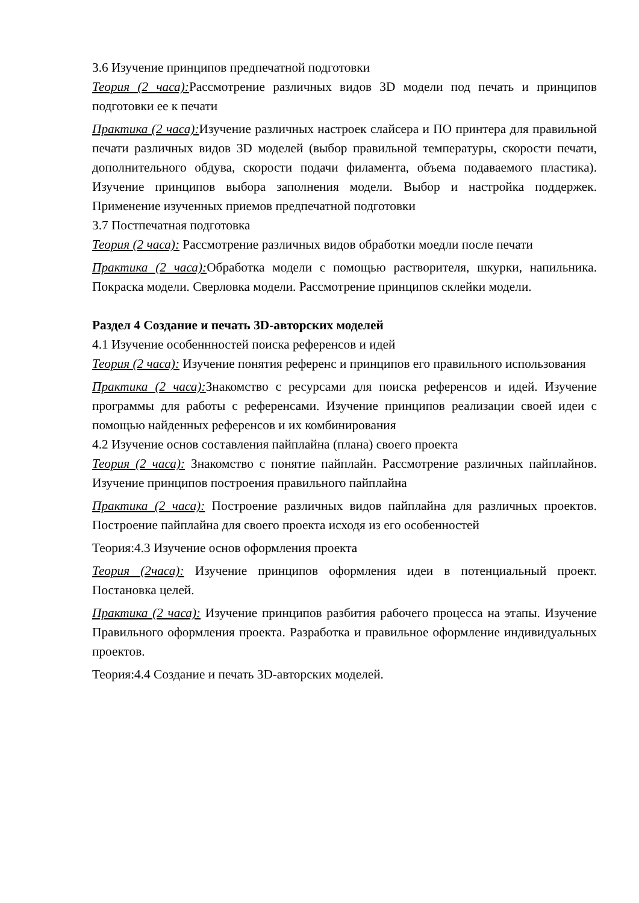3.6 Изучение принципов предпечатной подготовки
Теория (2 часа): Рассмотрение различных видов 3D модели под печать и принципов подготовки ее к печати
Практика (2 часа): Изучение различных настроек слайсера и ПО принтера для правильной печати различных видов 3D моделей (выбор правильной температуры, скорости печати, дополнительного обдува, скорости подачи филамента, объема подаваемого пластика). Изучение принципов выбора заполнения модели. Выбор и настройка поддержек. Применение изученных приемов предпечатной подготовки
3.7 Постпечатная подготовка
Теория (2 часа): Рассмотрение различных видов обработки моедли после печати
Практика (2 часа): Обработка модели с помощью растворителя, шкурки, напильника. Покраска модели. Сверловка модели. Рассмотрение принципов склейки модели.
Раздел 4 Создание и печать 3D-авторских моделей
4.1 Изучение особеннностей поиска референсов и идей
Теория (2 часа): Изучение понятия референс и принципов его правильного использования
Практика (2 часа): Знакомство с ресурсами для поиска референсов и идей. Изучение программы для работы с референсами. Изучение принципов реализации своей идеи с помощью найденных референсов и их комбинирования
4.2 Изучение основ составления пайплайна (плана) своего проекта
Теория (2 часа): Знакомство с понятие пайплайн. Рассмотрение различных пайплайнов. Изучение принципов построения правильного пайплайна
Практика (2 часа): Построение различных видов пайплайна для различных проектов. Построение пайплайна для своего проекта исходя из его особенностей
Теория:4.3 Изучение основ оформления проекта
Теория (2часа): Изучение принципов оформления идеи в потенциальный проект. Постановка целей.
Практика (2 часа): Изучение принципов разбития рабочего процесса на этапы. Изучение Правильного оформления проекта. Разработка и правильное оформление индивидуальных проектов.
Теория:4.4 Создание и печать 3D-авторских моделей.